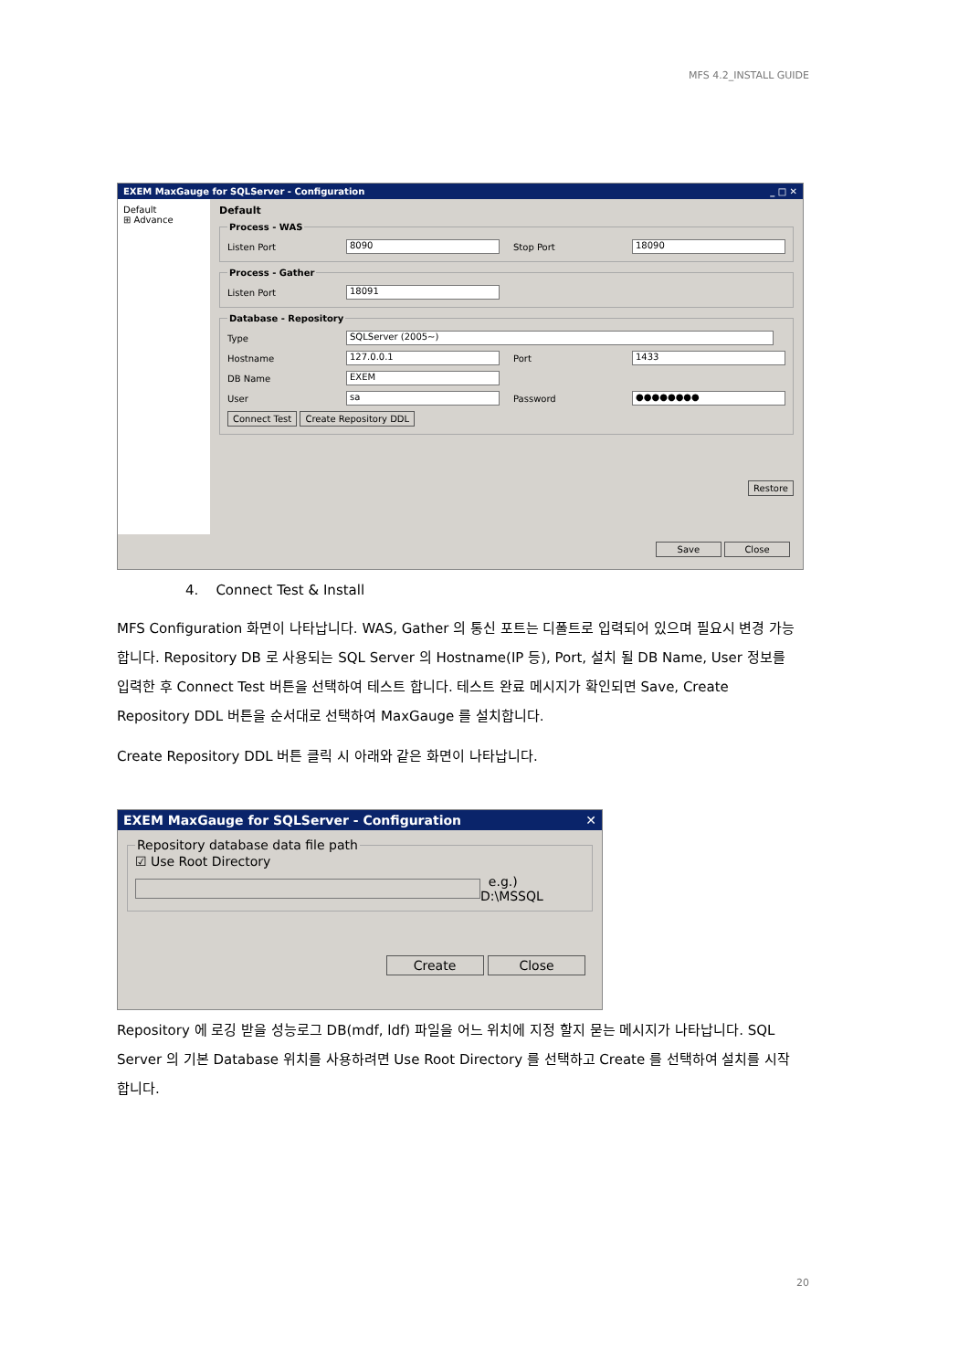MFS 4.2_INSTALL GUIDE
EXEM MaxGauge for SQLServer - Configuration _ □ ✕
Default
⊞ Advance
Default Process - WAS
Listen Port 8090 Stop Port 18090
Process - Gather
Listen Port 18091
Database - Repository
Type SQLServer (2005~)
Hostname 127.0.0.1 Port 1433
DB Name EXEM
User sa Password ●●●●●●●●
Connect Test Create Repository DDL
Restore
Save Close
4. Connect Test & Install
MFS Configuration 화면이 나타납니다. WAS, Gather 의 통신 포트는 디폴트로 입력되어 있으며 필요시 변경 가능합니다. Repository DB 로 사용되는 SQL Server 의 Hostname(IP 등), Port, 설치 될 DB Name, User 정보를 입력한 후 Connect Test 버튼을 선택하여 테스트 합니다. 테스트 완료 메시지가 확인되면 Save, Create Repository DDL 버튼을 순서대로 선택하여 MaxGauge 를 설치합니다.
Create Repository DDL 버튼 클릭 시 아래와 같은 화면이 나타납니다.
EXEM MaxGauge for SQLServer - Configuration ✕
Repository database data file path
☑ Use Root Directory
e.g.) D:\MSSQL
Create Close
Repository 에 로깅 받을 성능로그 DB(mdf, ldf) 파일을 어느 위치에 지정 할지 묻는 메시지가 나타납니다. SQL Server 의 기본 Database 위치를 사용하려면 Use Root Directory 를 선택하고 Create 를 선택하여 설치를 시작합니다.
20